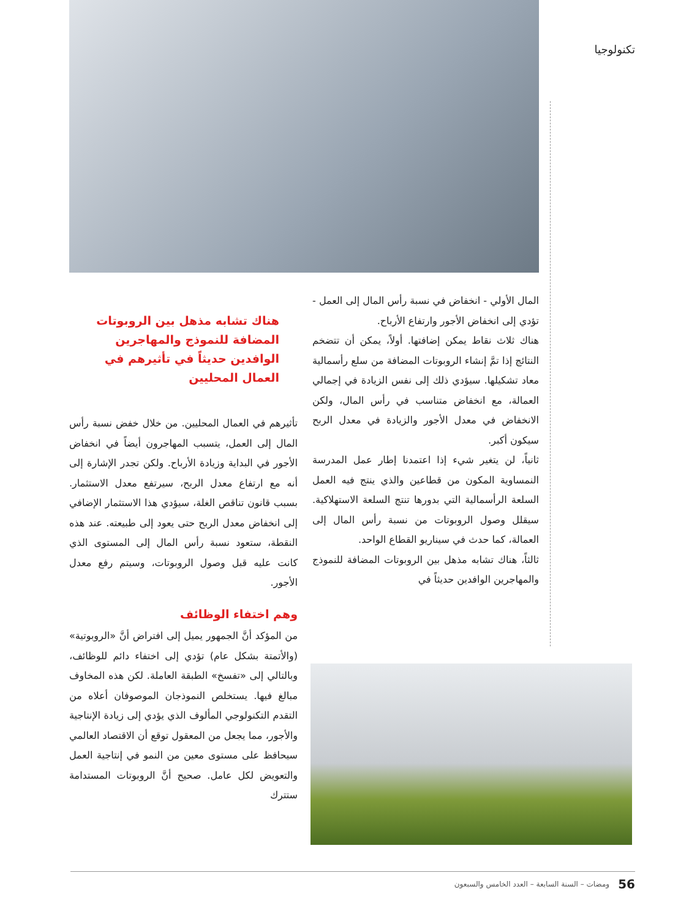تكنولوجيا
المال الأولي - انخفاض في نسبة رأس المال إلى العمل - تؤدي إلى انخفاض الأجور وارتفاع الأرباح.
هناك ثلاث نقاط يمكن إضافتها. أولاً، يمكن أن تتضخم النتائج إذا تمَّ إنشاء الروبوتات المضافة من سلع رأسمالية معاد تشكيلها. سيؤدي ذلك إلى نفس الزيادة في إجمالي العمالة، مع انخفاض متناسب في رأس المال، ولكن الانخفاض في معدل الأجور والزيادة في معدل الربح سيكون أكبر.
ثانياً، لن يتغير شيء إذا اعتمدنا إطار عمل المدرسة النمساوية المكون من قطاعين والذي ينتج فيه العمل السلعة الرأسمالية التي بدورها تنتج السلعة الاستهلاكية. سيقلل وصول الروبوتات من نسبة رأس المال إلى العمالة، كما حدث في سيناريو القطاع الواحد.
ثالثاً، هناك تشابه مذهل بين الروبوتات المضافة للنموذج والمهاجرين الوافدين حديثاً في
هناك تشابه مذهل بين الروبوتات المضافة للنموذج والمهاجرين الوافدين حديثاً في تأثيرهم في العمال المحليين
تأثيرهم في العمال المحليين. من خلال خفض نسبة رأس المال إلى العمل، يتسبب المهاجرون أيضاً في انخفاض الأجور في البداية وزيادة الأرباح. ولكن تجدر الإشارة إلى أنه مع ارتفاع معدل الربح، سيرتفع معدل الاستثمار. بسبب قانون تناقص الغلة، سيؤدي هذا الاستثمار الإضافي إلى انخفاض معدل الربح حتى يعود إلى طبيعته. عند هذه النقطة، ستعود نسبة رأس المال إلى المستوى الذي كانت عليه قبل وصول الروبوتات، وسيتم رفع معدل الأجور.
وهم اختفاء الوظائف
من المؤكد أنَّ الجمهور يميل إلى افتراض أنَّ «الروبوتية» (والأتمتة بشكل عام) تؤدي إلى اختفاء دائم للوظائف، وبالتالي إلى «تفسخ» الطبقة العاملة. لكن هذه المخاوف مبالغ فيها. يستخلص النموذجان الموصوفان أعلاه من التقدم التكنولوجي المألوف الذي يؤدي إلى زيادة الإنتاجية والأجور، مما يجعل من المعقول توقع أن الاقتصاد العالمي سيحافظ على مستوى معين من النمو في إنتاجية العمل والتعويض لكل عامل. صحيح أنَّ الروبوتات المستدامة ستترك
56 ومضات – السنة السابعة – العدد الخامس والسبعون